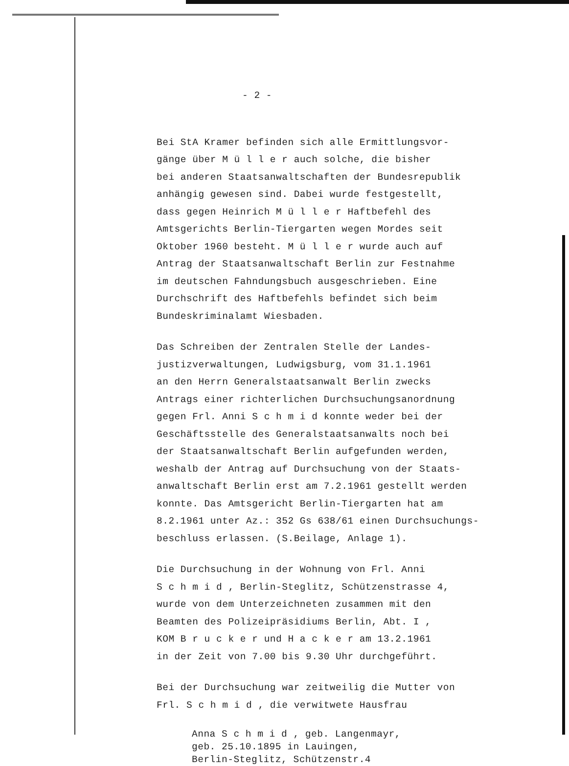- 2 -
Bei StA Kramer befinden sich alle Ermittlungsvor-
gänge über M ü l l e r auch solche, die bisher
bei anderen Staatsanwaltschaften der Bundesrepublik
anhängig gewesen sind. Dabei wurde festgestellt,
dass gegen Heinrich M ü l l e r Haftbefehl des
Amtsgerichts Berlin-Tiergarten wegen Mordes seit
Oktober 1960 besteht. M ü l l e r wurde auch auf
Antrag der Staatsanwaltschaft Berlin zur Festnahme
im deutschen Fahndungsbuch ausgeschrieben. Eine
Durchschrift des Haftbefehls befindet sich beim
Bundeskriminalamt Wiesbaden.
Das Schreiben der Zentralen Stelle der Landes-
justizverwaltungen, Ludwigsburg, vom 31.1.1961
an den Herrn Generalstaatsanwalt Berlin zwecks
Antrags einer richterlichen Durchsuchungsanordnung
gegen Frl. Anni S c h m i d konnte weder bei der
Geschäftsstelle des Generalstaatsanwalts noch bei
der Staatsanwaltschaft Berlin aufgefunden werden,
weshalb der Antrag auf Durchsuchung von der Staats-
anwaltschaft Berlin erst am 7.2.1961 gestellt werden
konnte. Das Amtsgericht Berlin-Tiergarten hat am
8.2.1961 unter Az.: 352 Gs 638/61 einen Durchsuchungs-
beschluss erlassen. (S.Beilage, Anlage 1).
Die Durchsuchung in der Wohnung von Frl. Anni
S c h m i d , Berlin-Steglitz, Schützenstrasse 4,
wurde von dem Unterzeichneten zusammen mit den
Beamten des Polizeipräsidiums Berlin, Abt. I ,
KOM B r u c k e r und H a c k e r am 13.2.1961
in der Zeit von 7.00 bis 9.30 Uhr durchgeführt.
Bei der Durchsuchung war zeitweilig die Mutter von
Frl. S c h m i d , die verwitwete Hausfrau
Anna S c h m i d , geb. Langenmayr,
geb. 25.10.1895 in Lauingen,
Berlin-Steglitz, Schützenstr.4